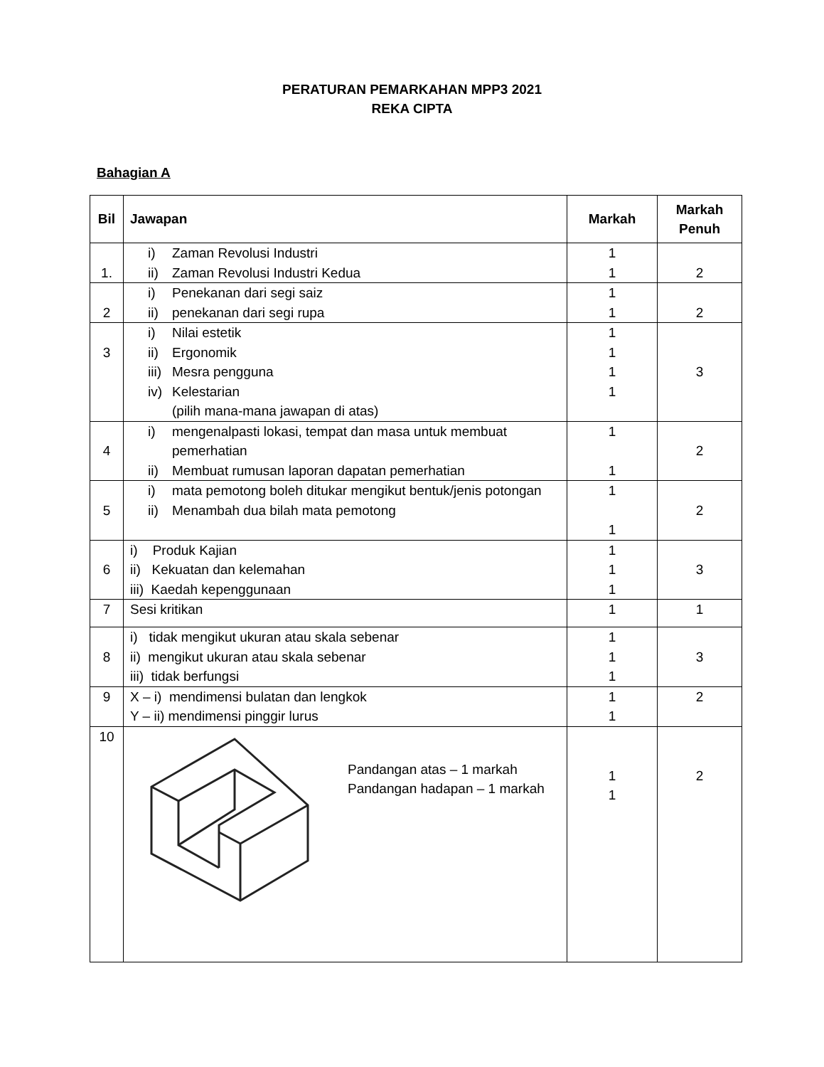PERATURAN PEMARKAHAN MPP3 2021
REKA CIPTA
Bahagian A
| Bil | Jawapan | Markah | Markah Penuh |
| --- | --- | --- | --- |
| 1. | i) Zaman Revolusi Industri ii) Zaman Revolusi Industri Kedua | 1 1 | 2 |
| 2 | i) Penekanan dari segi saiz ii) penekanan dari segi rupa | 1 1 | 2 |
| 3 | i) Nilai estetik ii) Ergonomik iii) Mesra pengguna iv) Kelestarian (pilih mana-mana jawapan di atas) | 1 1 1 1 | 3 |
| 4 | i) mengenalpasti lokasi, tempat dan masa untuk membuat pemerhatian ii) Membuat rumusan laporan dapatan pemerhatian | 1 1 | 2 |
| 5 | i) mata pemotong boleh ditukar mengikut bentuk/jenis potongan ii) Menambah dua bilah mata pemotong | 1 1 | 2 |
| 6 | i) Produk Kajian ii) Kekuatan dan kelemahan iii) Kaedah kepenggunaan | 1 1 1 | 3 |
| 7 | Sesi kritikan | 1 | 1 |
| 8 | i) tidak mengikut ukuran atau skala sebenar ii) mengikut ukuran atau skala sebenar iii) tidak berfungsi | 1 1 1 | 3 |
| 9 | X – i) mendimensi bulatan dan lengkok Y – ii) mendimensi pinggir lurus | 1 1 | 2 |
| 10 | Pandangan atas – 1 markah Pandangan hadapan – 1 markah | 1 1 | 2 |